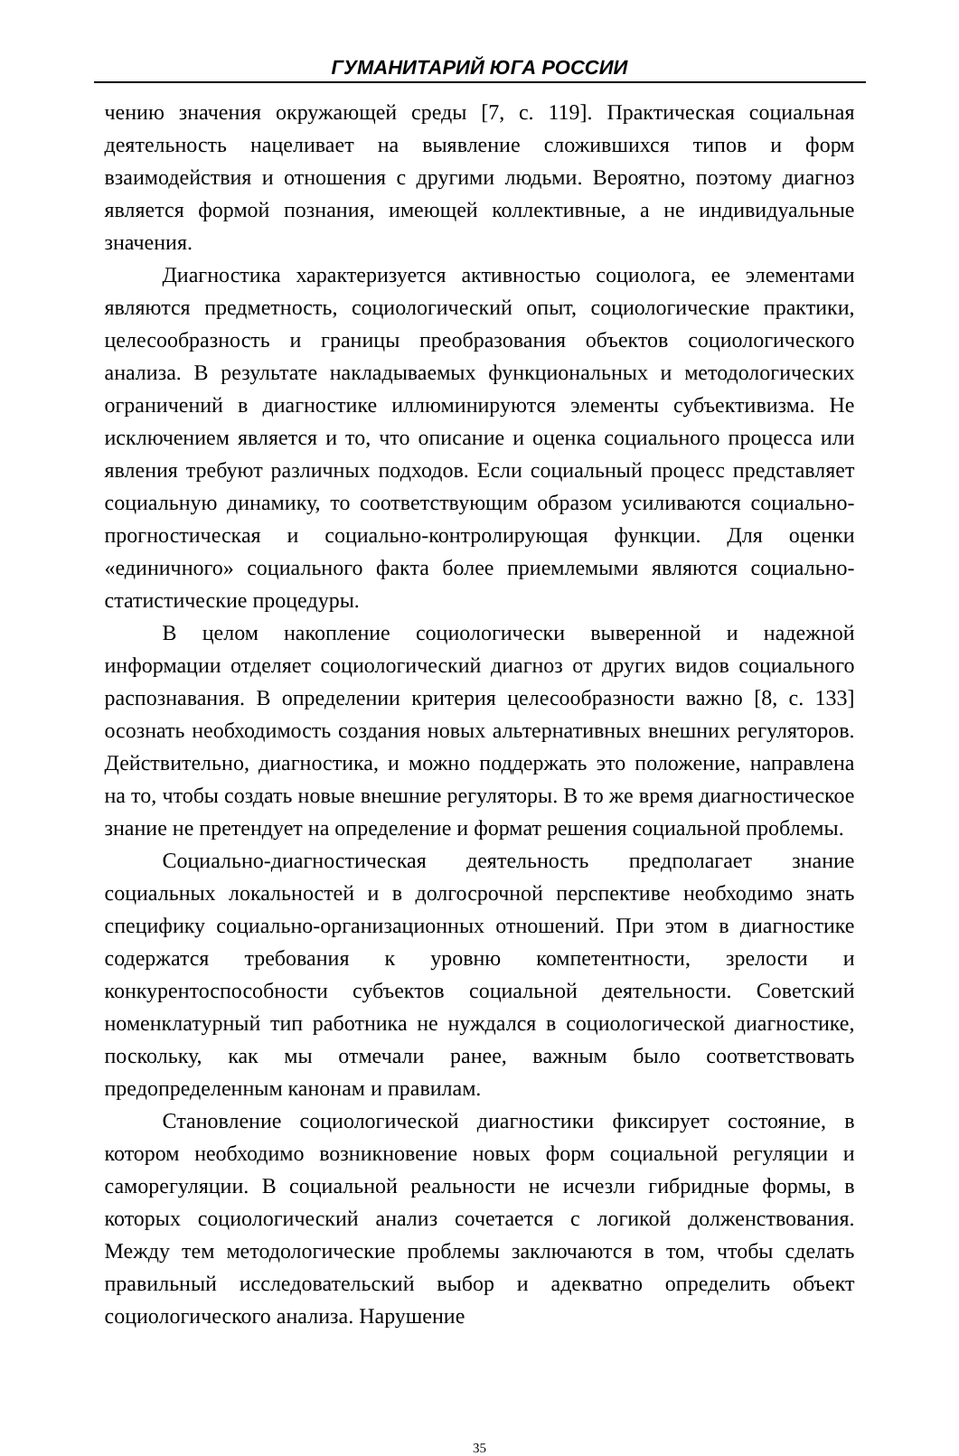ГУМАНИТАРИЙ ЮГА РОССИИ
чению значения окружающей среды [7, с. 119]. Практическая социальная деятельность нацеливает на выявление сложившихся типов и форм взаимодействия и отношения с другими людьми. Вероятно, поэтому диагноз является формой познания, имеющей коллективные, а не индивидуальные значения.
Диагностика характеризуется активностью социолога, ее элементами являются предметность, социологический опыт, социологические практики, целесообразность и границы преобразования объектов социологического анализа. В результате накладываемых функциональных и методологических ограничений в диагностике иллюминируются элементы субъективизма. Не исключением является и то, что описание и оценка социального процесса или явления требуют различных подходов. Если социальный процесс представляет социальную динамику, то соответствующим образом усиливаются социально-прогностическая и социально-контролирующая функции. Для оценки «единичного» социального факта более приемлемыми являются социально-статистические процедуры.
В целом накопление социологически выверенной и надежной информации отделяет социологический диагноз от других видов социального распознавания. В определении критерия целесообразности важно [8, с. 133] осознать необходимость создания новых альтернативных внешних регуляторов. Действительно, диагностика, и можно поддержать это положение, направлена на то, чтобы создать новые внешние регуляторы. В то же время диагностическое знание не претендует на определение и формат решения социальной проблемы.
Социально-диагностическая деятельность предполагает знание социальных локальностей и в долгосрочной перспективе необходимо знать специфику социально-организационных отношений. При этом в диагностике содержатся требования к уровню компетентности, зрелости и конкурентоспособности субъектов социальной деятельности. Советский номенклатурный тип работника не нуждался в социологической диагностике, поскольку, как мы отмечали ранее, важным было соответствовать предопределенным канонам и правилам.
Становление социологической диагностики фиксирует состояние, в котором необходимо возникновение новых форм социальной регуляции и саморегуляции. В социальной реальности не исчезли гибридные формы, в которых социологический анализ сочетается с логикой долженствования. Между тем методологические проблемы заключаются в том, чтобы сделать правильный исследовательский выбор и адекватно определить объект социологического анализа. Нарушение
35